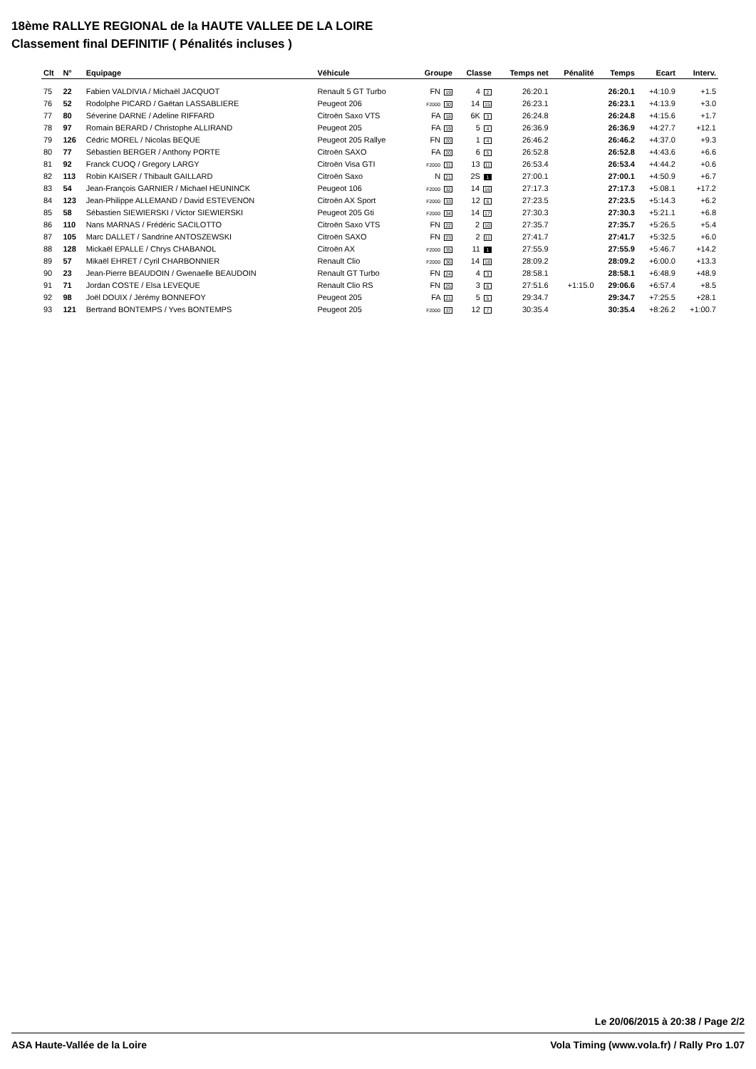18ème RALLYE REGIONAL de la HAUTE VALLEE DE LA LOIRE
Classement final DEFINITIF ( Pénalités incluses )
| Clt | N° | Equipage | Véhicule | Groupe | Classe | Temps net | Pénalité | Temps | Ecart | Interv. |
| --- | --- | --- | --- | --- | --- | --- | --- | --- | --- | --- |
| 75 | 22 | Fabien VALDIVIA / Michaël JACQUOT | Renault 5 GT Turbo | FN 19 | 4 2 | 26:20.1 | | 26:20.1 | +4:10.9 | +1.5 |
| 76 | 52 | Rodolphe PICARD / Gaëtan LASSABLIERE | Peugeot 206 | F2000 30 | 14 15 | 26:23.1 | | 26:23.1 | +4:13.9 | +3.0 |
| 77 | 80 | Séverine DARNE / Adeline RIFFARD | Citroën Saxo VTS | FA 18 | 6K 3 | 26:24.8 | | 26:24.8 | +4:15.6 | +1.7 |
| 78 | 97 | Romain BERARD / Christophe ALLIRAND | Peugeot 205 | FA 19 | 5 4 | 26:36.9 | | 26:36.9 | +4:27.7 | +12.1 |
| 79 | 126 | Cédric MOREL / Nicolas BEQUE | Peugeot 205 Rallye | FN 20 | 1 4 | 26:46.2 | | 26:46.2 | +4:37.0 | +9.3 |
| 80 | 77 | Sébastien BERGER / Anthony PORTE | Citroën SAXO | FA 20 | 6 5 | 26:52.8 | | 26:52.8 | +4:43.6 | +6.6 |
| 81 | 92 | Franck CUOQ / Gregory LARGY | Citroën Visa GTI | F2000 31 | 13 11 | 26:53.4 | | 26:53.4 | +4:44.2 | +0.6 |
| 82 | 113 | Robin KAISER / Thibault GAILLARD | Citroën Saxo | N 21 | 2S 1 | 27:00.1 | | 27:00.1 | +4:50.9 | +6.7 |
| 83 | 54 | Jean-François GARNIER / Michael HEUNINCK | Peugeot 106 | F2000 32 | 14 16 | 27:17.3 | | 27:17.3 | +5:08.1 | +17.2 |
| 84 | 123 | Jean-Philippe ALLEMAND / David ESTEVENON | Citroën AX Sport | F2000 33 | 12 6 | 27:23.5 | | 27:23.5 | +5:14.3 | +6.2 |
| 85 | 58 | Sébastien SIEWIERSKI / Victor SIEWIERSKI | Peugeot 205 Gti | F2000 34 | 14 17 | 27:30.3 | | 27:30.3 | +5:21.1 | +6.8 |
| 86 | 110 | Nans MARNAS / Frédéric SACILOTTO | Citroën Saxo VTS | FN 22 | 2 10 | 27:35.7 | | 27:35.7 | +5:26.5 | +5.4 |
| 87 | 105 | Marc DALLET / Sandrine ANTOSZEWSKI | Citroën SAXO | FN 23 | 2 11 | 27:41.7 | | 27:41.7 | +5:32.5 | +6.0 |
| 88 | 128 | Mickaël EPALLE / Chrys CHABANOL | Citroën AX | F2000 35 | 11 1 | 27:55.9 | | 27:55.9 | +5:46.7 | +14.2 |
| 89 | 57 | Mikaël EHRET / Cyril CHARBONNIER | Renault Clio | F2000 36 | 14 18 | 28:09.2 | | 28:09.2 | +6:00.0 | +13.3 |
| 90 | 23 | Jean-Pierre BEAUDOIN / Gwenaelle BEAUDOIN | Renault GT Turbo | FN 24 | 4 3 | 28:58.1 | | 28:58.1 | +6:48.9 | +48.9 |
| 91 | 71 | Jordan COSTE / Elsa LEVEQUE | Renault Clio RS | FN 25 | 3 6 | 27:51.6 | +1:15.0 | 29:06.6 | +6:57.4 | +8.5 |
| 92 | 98 | Joël DOUIX / Jérémy BONNEFOY | Peugeot 205 | FA 21 | 5 5 | 29:34.7 | | 29:34.7 | +7:25.5 | +28.1 |
| 93 | 121 | Bertrand BONTEMPS / Yves BONTEMPS | Peugeot 205 | F2000 37 | 12 7 | 30:35.4 | | 30:35.4 | +8:26.2 | +1:00.7 |
Le 20/06/2015 à 20:38 / Page 2/2
ASA Haute-Vallée de la Loire Vola Timing (www.vola.fr) / Rally Pro 1.07